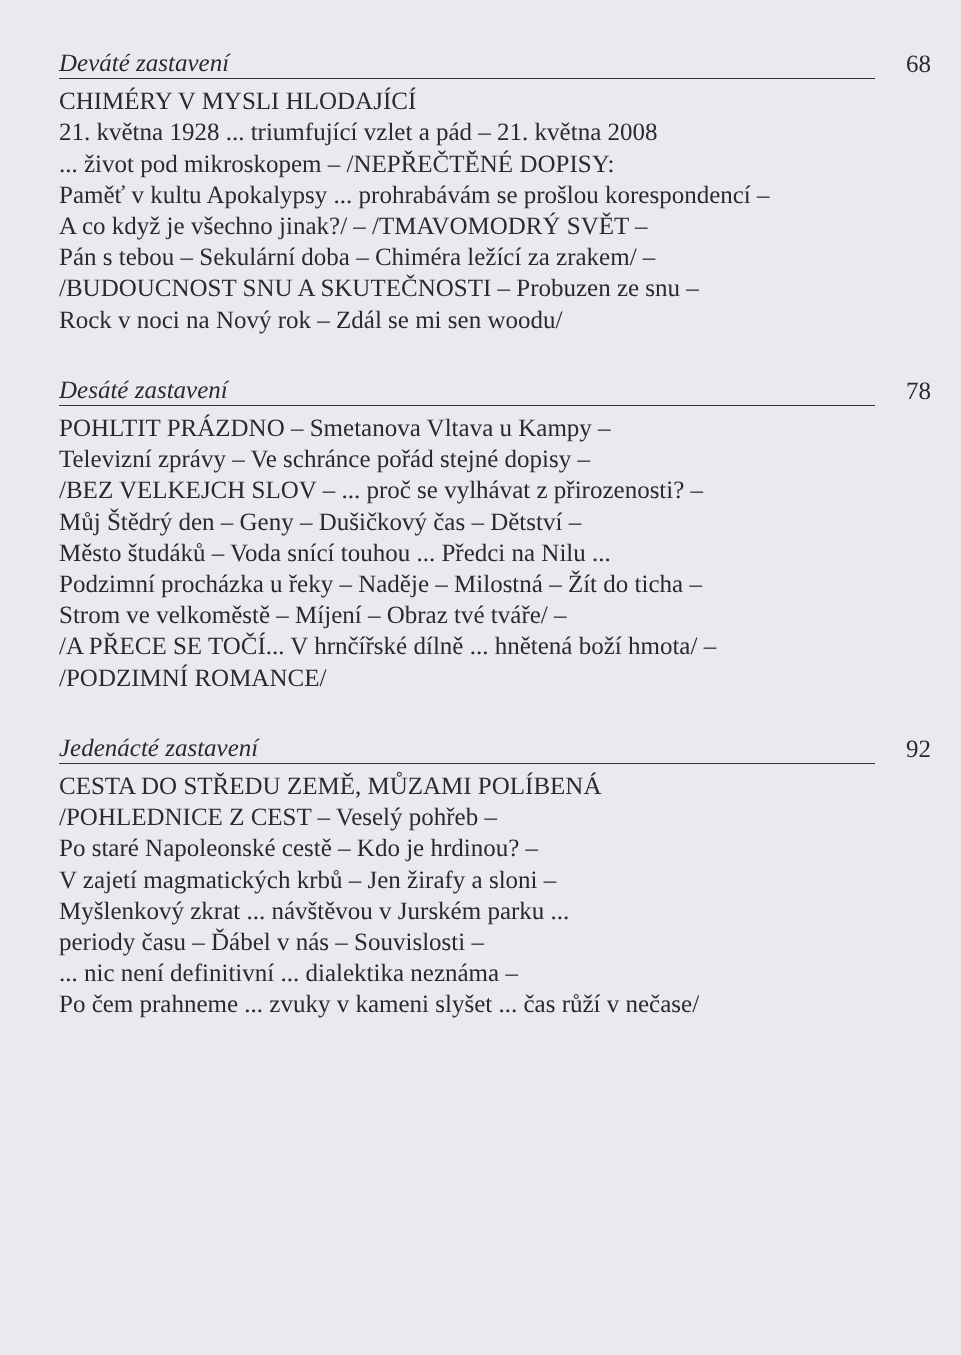Deváté zastavení 68
CHIMÉRY V MYSLI HLODAJÍCÍ
21. května 1928 ... triumfující vzlet a pád – 21. května 2008
... život pod mikroskopem – /NEPŘEČTĚNÉ DOPISY:
Paměť v kultu Apokalypsy ... prohrabávám se prošlou korespondencí –
A co když je všechno jinak?/ – /TMAVOMODRÝ SVĚT –
Pán s tebou – Sekulární doba – Chiméra ležící za zrakem/ –
/BUDOUCNOST SNU A SKUTEČNOSTI – Probuzen ze snu –
Rock v noci na Nový rok – Zdál se mi sen woodu/
Desáté zastavení 78
POHLTIT PRÁZDNO – Smetanova Vltava u Kampy –
Televizní zprávy – Ve schránce pořád stejné dopisy –
/BEZ VELKEJCH SLOV – ... proč se vylhávat z přirozenosti? –
Můj Štědrý den – Geny – Dušičkový čas – Dětství –
Město študáků – Voda snící touhou ... Předci na Nilu ...
Podzimní procházka u řeky – Naděje – Milostná – Žít do ticha –
Strom ve velkoměstě – Míjení – Obraz tvé tváře/ –
/A PŘECE SE TOČÍ... V hrnčířské dílně ... hnětená boží hmota/ –
/PODZIMNÍ ROMANCE/
Jedenácté zastavení 92
CESTA DO STŘEDU ZEMĚ, MŮZAMI POLÍBENÁ
/POHLEDNICE Z CEST – Veselý pohřeb –
Po staré Napoleonské cestě – Kdo je hrdinou? –
V zajetí magmatických krbů – Jen žirafy a sloni –
Myšlenkový zkrat ... návštěvou v Jurském parku ...
periody času – Ďábel v nás – Souvislosti –
... nic není definitivní ... dialektika neznáma –
Po čem prahneme ... zvuky v kameni slyšet ... čas růží v nečase/